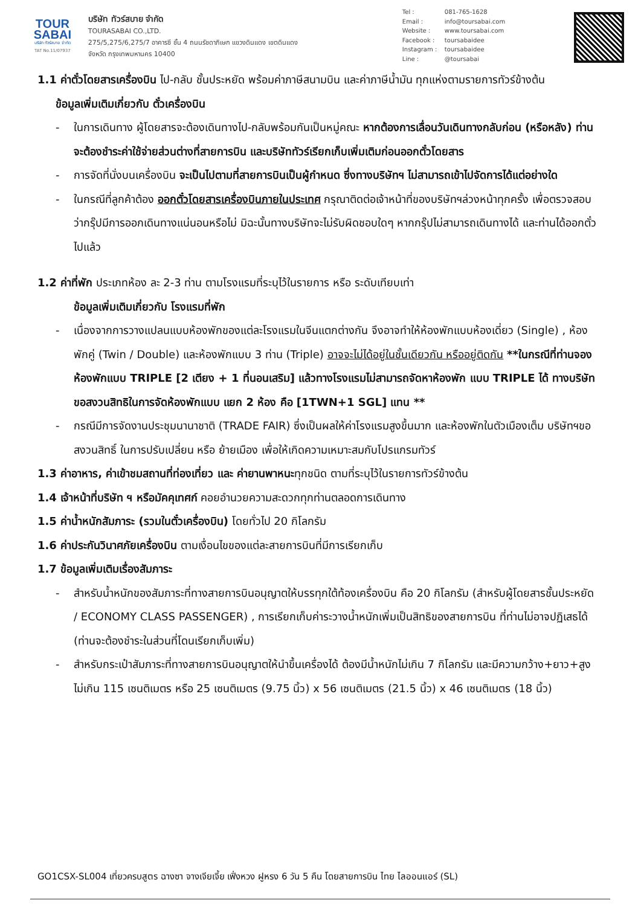TOUR
SABAI
บริษัท ทัวร์สบาย จำกัด
TAT No.11/07937
บริษัท ทัวร์สบาย จำกัด
TOURASABAI CO.,LTD.
275/5,275/6,275/7 อาคารซี ชั้น 4 ถนนรัชดาภิเษก แขวงดินแดง เขตดินแดง
จังหวัด กรุงเทพมหานคร 10400
Tel : 081-765-1628
Email : info@toursabai.com
Website : www.toursabai.com
Facebook : toursabaidee
Instagram : toursabaidee
Line : @toursabai
1.1 ค่าตั๋วโดยสารเครื่องบิน ไป-กลับ ชั้นประหยัด พร้อมค่าภาษีสนามบิน และค่าภาษีน้ำมัน ทุกแห่งตามรายการทัวร์ข้างต้น
ข้อมูลเพิ่มเติมเกี่ยวกับ ตั๋วเครื่องบิน
- ในการเดินทาง ผู้โดยสารจะต้องเดินทางไป-กลับพร้อมกันเป็นหมู่คณะ หากต้องการเลื่อนวันเดินทางกลับก่อน (หรือหลัง) ท่านจะต้องชำระค่าใช้จ่ายส่วนต่างที่สายการบิน และบริษัททัวร์เรียกเก็บเพิ่มเติมก่อนออกตั๋วโดยสาร
- การจัดที่นั่งบนเครื่องบิน จะเป็นไปตามที่สายการบินเป็นผู้กำหนด ซึ่งทางบริษัทฯ ไม่สามารถเข้าไปจัดการได้แต่อย่างใด
- ในกรณีที่ลูกค้าต้อง ออกตั๋วโดยสารเครื่องบินภายในประเทศ กรุณาติดต่อเจ้าหน้าที่ของบริษัทฯล่วงหน้าทุกครั้ง เพื่อตรวจสอบว่ากรุ๊ปมีการออกเดินทางแน่นอนหรือไม่ มิฉะนั้นทางบริษัทจะไม่รับผิดชอบใดๆ หากกรุ๊ปไม่สามารถเดินทางได้ และท่านได้ออกตั๋วไปแล้ว
1.2 ค่าที่พัก ประเภทห้อง ละ 2-3 ท่าน ตามโรงแรมที่ระบุไว้ในรายการ หรือ ระดับเทียบเท่า
ข้อมูลเพิ่มเติมเกี่ยวกับ โรงแรมที่พัก
- เนื่องจากการวางแปลนแบบห้องพักของแต่ละโรงแรมในจีนแตกต่างกัน จึงอาจทำให้ห้องพักแบบห้องเดี่ยว (Single) , ห้องพักคู่ (Twin / Double) และห้องพักแบบ 3 ท่าน (Triple) อาจจะไม่ได้อยู่ในชั้นเดียวกัน หรืออยู่ติดกัน **ในกรณีที่ท่านจองห้องพักแบบ TRIPLE [2 เตียง + 1 ที่นอนเสริม] แล้วทางโรงแรมไม่สามารถจัดหาห้องพัก แบบ TRIPLE ได้ ทางบริษัทขอสงวนสิทธิในการจัดห้องพักแบบ แยก 2 ห้อง คือ [1TWN+1 SGL] แทน **
- กรณีมีการจัดงานประชุมนานาชาติ (TRADE FAIR) ซึ่งเป็นผลให้ค่าโรงแรมสูงขึ้นมาก และห้องพักในตัวเมืองเต็ม บริษัทฯขอสงวนสิทธิ์ ในการปรับเปลี่ยน หรือ ย้ายเมือง เพื่อให้เกิดความเหมาะสมกับโปรแกรมทัวร์
1.3 ค่าอาหาร, ค่าเข้าชมสถานที่ท่องเที่ยว และ ค่ายานพาหนะทุกชนิด ตามที่ระบุไว้ในรายการทัวร์ข้างต้น
1.4 เจ้าหน้าที่บริษัท ฯ หรือมัคคุเทศก์ คอยอำนวยความสะดวกทุกท่านตลอดการเดินทาง
1.5 ค่าน้ำหนักสัมภาระ (รวมในตั๋วเครื่องบิน) โดยทั่วไป 20 กิโลกรัม
1.6 ค่าประกันวินาศภัยเครื่องบิน ตามเงื่อนไขของแต่ละสายการบินที่มีการเรียกเก็บ
1.7 ข้อมูลเพิ่มเติมเรื่องสัมภาระ
- สำหรับน้ำหนักของสัมภาระที่ทางสายการบินอนุญาตให้บรรทุกใต้ท้องเครื่องบิน คือ 20 กิโลกรัม (สำหรับผู้โดยสารชั้นประหยัด / ECONOMY CLASS PASSENGER) , การเรียกเก็บค่าระวางน้ำหนักเพิ่มเป็นสิทธิของสายการบิน ที่ท่านไม่อาจปฏิเสธได้ (ท่านจะต้องชำระในส่วนที่โดนเรียกเก็บเพิ่ม)
- สำหรับกระเป๋าสัมภาระที่ทางสายการบินอนุญาตให้นำขึ้นเครื่องได้ ต้องมีน้ำหนักไม่เกิน 7 กิโลกรัม และมีความกว้าง+ยาว+สูง ไม่เกิน 115 เซนติเมตร หรือ 25 เซนติเมตร (9.75 นิ้ว) x 56 เซนติเมตร (21.5 นิ้ว) x 46 เซนติเมตร (18 นิ้ว)
GO1CSX-SL004 เที่ยวครบสูตร ฉางซา จางเจียเจี้ย เฟิ่งหวง ฝูหรง 6 วัน 5 คืน โดยสายการบิน ไทย ไลออนแอร์ (SL)